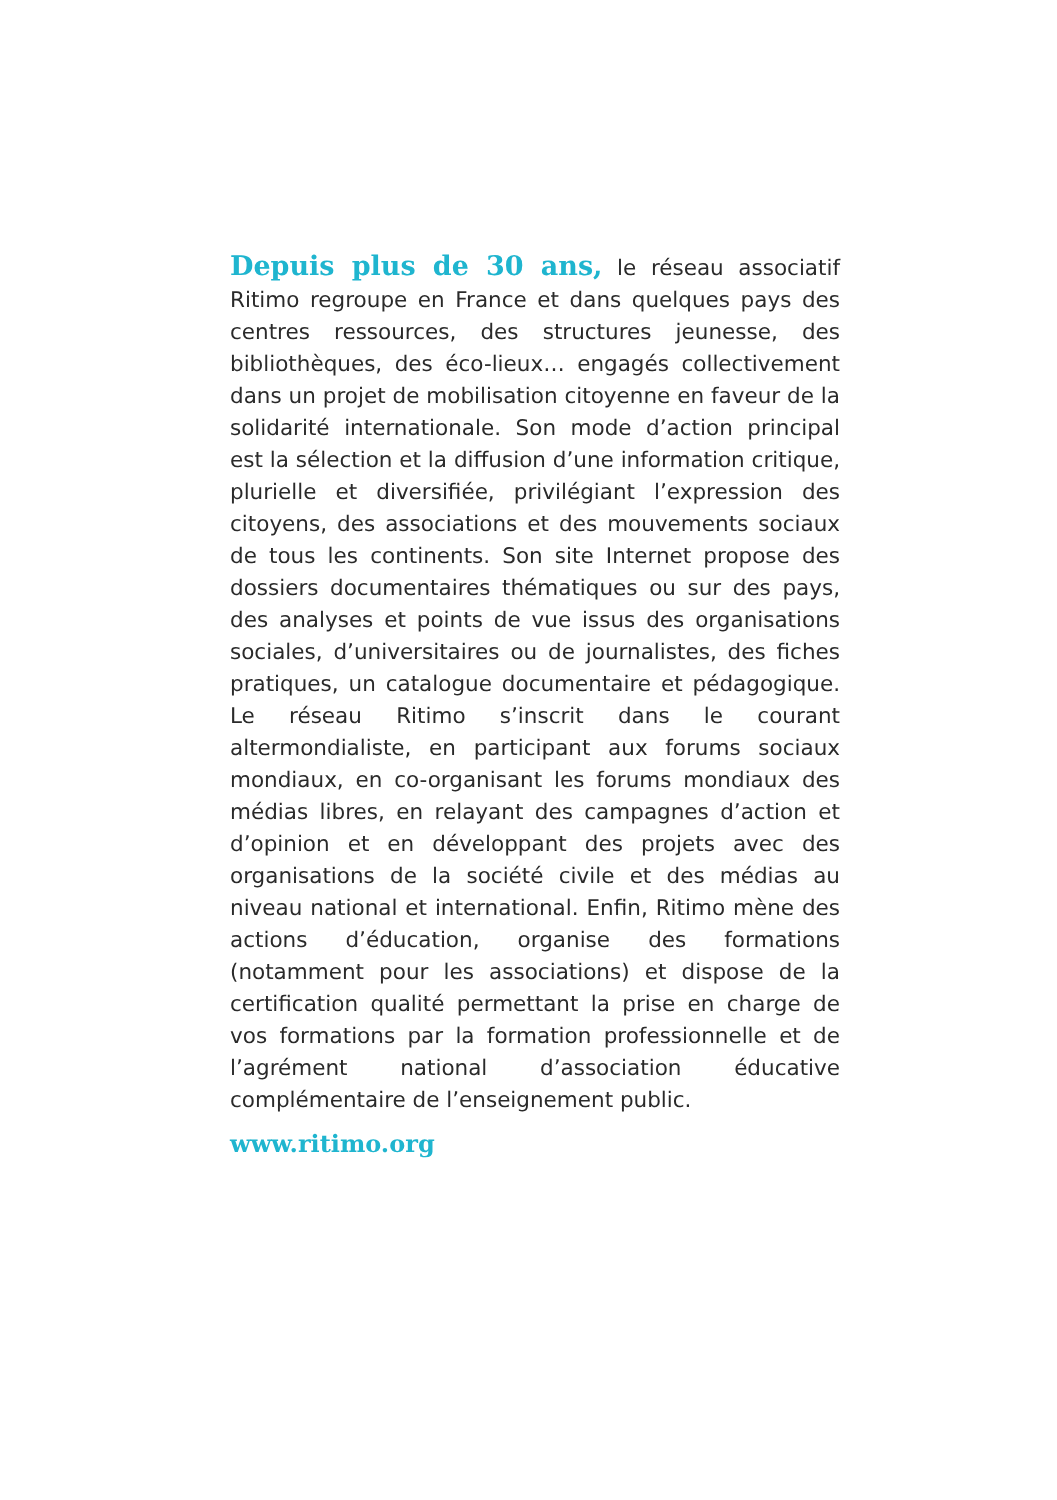Depuis plus de 30 ans, le réseau associatif Ritimo regroupe en France et dans quelques pays des centres ressources, des structures jeunesse, des bibliothèques, des éco-lieux… engagés collectivement dans un projet de mobilisation citoyenne en faveur de la solidarité internationale. Son mode d’action principal est la sélection et la diffusion d’une information critique, plurielle et diversifiée, privilégiant l’expression des citoyens, des associations et des mouvements sociaux de tous les continents. Son site Internet propose des dossiers documentaires thématiques ou sur des pays, des analyses et points de vue issus des organisations sociales, d’universitaires ou de journalistes, des fiches pratiques, un catalogue documentaire et pédagogique. Le réseau Ritimo s’inscrit dans le courant altermondialiste, en participant aux forums sociaux mondiaux, en co-organisant les forums mondiaux des médias libres, en relayant des campagnes d’action et d’opinion et en développant des projets avec des organisations de la société civile et des médias au niveau national et international. Enfin, Ritimo mène des actions d’éducation, organise des formations (notamment pour les associations) et dispose de la certification qualité permettant la prise en charge de vos formations par la formation professionnelle et de l’agrément national d’association éducative complémentaire de l’enseignement public.
www.ritimo.org